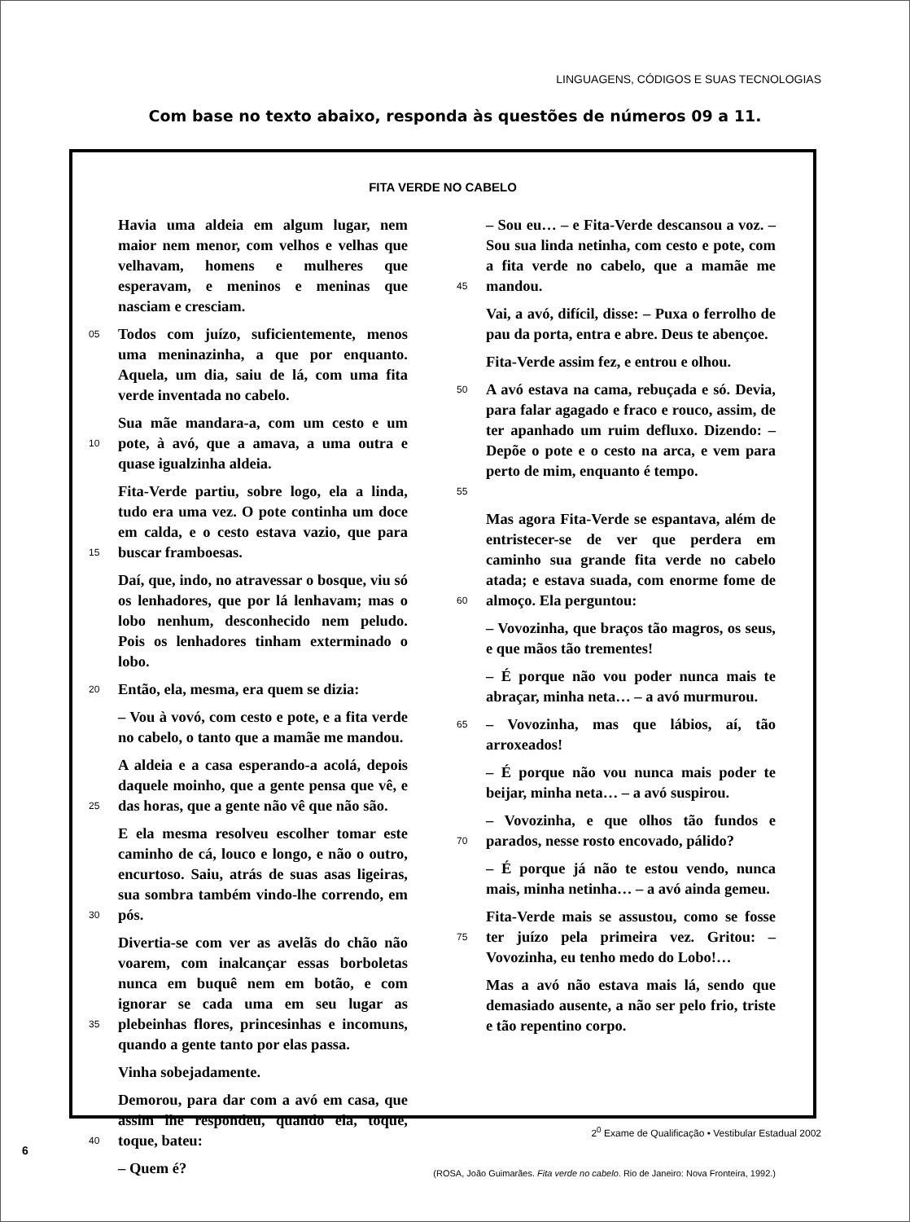LINGUAGENS, CÓDIGOS E SUAS TECNOLOGIAS
Com base no texto abaixo, responda às questões de números 09 a 11.
FITA VERDE NO CABELO
Havia uma aldeia em algum lugar, nem maior nem menor, com velhos e velhas que velhavam, homens e mulheres que esperavam, e meninos e meninas que nasciam e cresciam.
05 Todos com juízo, suficientemente, menos uma meninazinha, a que por enquanto. Aquela, um dia, saiu de lá, com uma fita verde inventada no cabelo.
10 Sua mãe mandara-a, com um cesto e um pote, à avó, que a amava, a uma outra e quase igualzinha aldeia.
15 Fita-Verde partiu, sobre logo, ela a linda, tudo era uma vez. O pote continha um doce em calda, e o cesto estava vazio, que para buscar framboesas.
Daí, que, indo, no atravessar o bosque, viu só os lenhadores, que por lá lenhavam; mas o lobo nenhum, desconhecido nem peludo. Pois os lenhadores tinham exterminado o lobo.
20 Então, ela, mesma, era quem se dizia:
– Vou à vovó, com cesto e pote, e a fita verde no cabelo, o tanto que a mamãe me mandou.
25 A aldeia e a casa esperando-a acolá, depois daquele moinho, que a gente pensa que vê, e das horas, que a gente não vê que não são.
30 E ela mesma resolveu escolher tomar este caminho de cá, louco e longo, e não o outro, encurtoso. Saiu, atrás de suas asas ligeiras, sua sombra também vindo-lhe correndo, em pós.
35 Divertia-se com ver as avelãs do chão não voarem, com inalcançar essas borboletas nunca em buquê nem em botão, e com ignorar se cada uma em seu lugar as plebeinhas flores, princesinhas e incomuns, quando a gente tanto por elas passa.
Vinha sobejadamente.
40 Demorou, para dar com a avó em casa, que assim lhe respondeu, quando ela, toque, toque, bateu:
– Quem é?
45 – Sou eu… – e Fita-Verde descansou a voz. – Sou sua linda netinha, com cesto e pote, com a fita verde no cabelo, que a mamãe me mandou.
Vai, a avó, difícil, disse: – Puxa o ferrolho de pau da porta, entra e abre. Deus te abençoe.
Fita-Verde assim fez, e entrou e olhou.
50
55 A avó estava na cama, rebuçada e só. Devia, para falar agagado e fraco e rouco, assim, de ter apanhado um ruim defluxo. Dizendo: – Depõe o pote e o cesto na arca, e vem para perto de mim, enquanto é tempo.
60 Mas agora Fita-Verde se espantava, além de entristecer-se de ver que perdera em caminho sua grande fita verde no cabelo atada; e estava suada, com enorme fome de almoço. Ela perguntou:
– Vovozinha, que braços tão magros, os seus, e que mãos tão trementes!
– É porque não vou poder nunca mais te abraçar, minha neta… – a avó murmurou.
65 – Vovozinha, mas que lábios, aí, tão arroxeados!
– É porque não vou nunca mais poder te beijar, minha neta… – a avó suspirou.
70 – Vovozinha, e que olhos tão fundos e parados, nesse rosto encovado, pálido?
– É porque já não te estou vendo, nunca mais, minha netinha… – a avó ainda gemeu.
75 Fita-Verde mais se assustou, como se fosse ter juízo pela primeira vez. Gritou: – Vovozinha, eu tenho medo do Lobo!…
Mas a avó não estava mais lá, sendo que demasiado ausente, a não ser pelo frio, triste e tão repentino corpo.
(ROSA, João Guimarães. Fita verde no cabelo. Rio de Janeiro: Nova Fronteira, 1992.)
2<sup>0</sup> Exame de Qualificação • Vestibular Estadual 2002
6